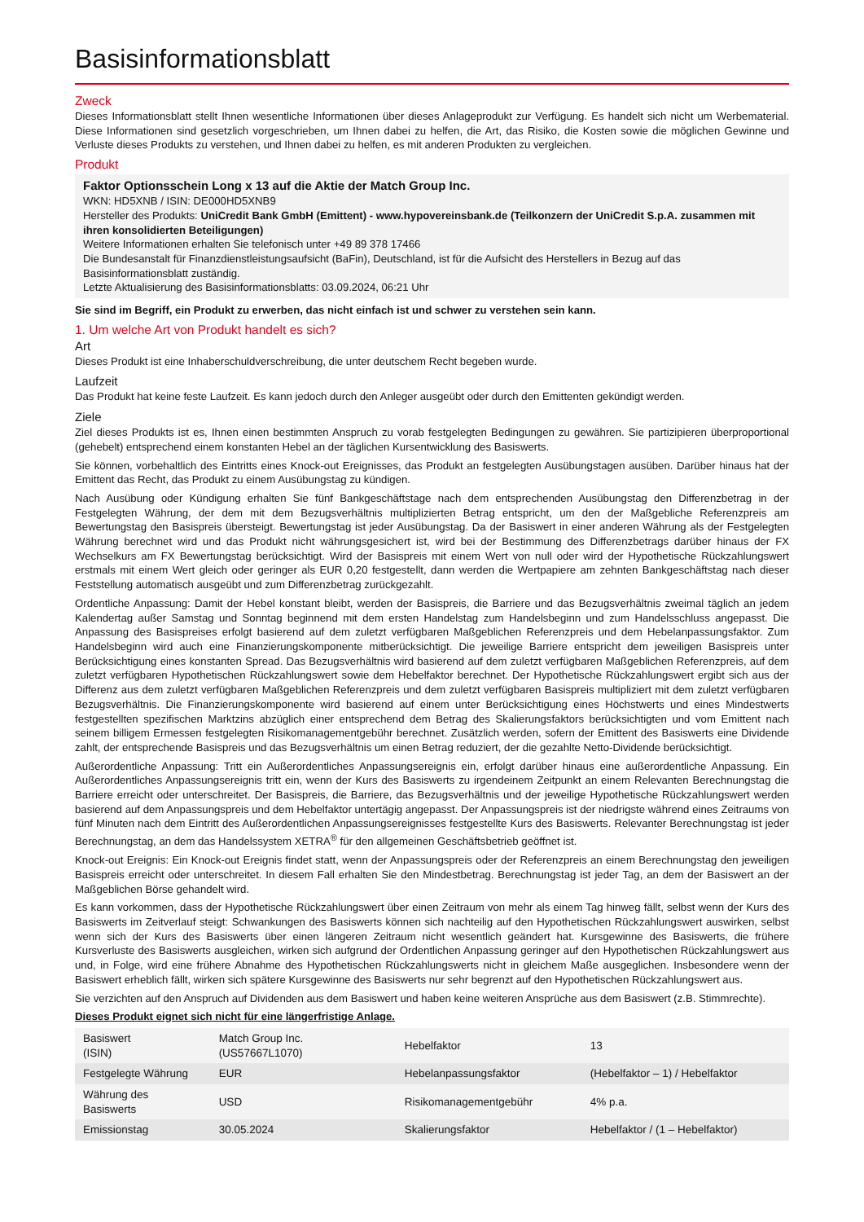Basisinformationsblatt
Zweck
Dieses Informationsblatt stellt Ihnen wesentliche Informationen über dieses Anlageprodukt zur Verfügung. Es handelt sich nicht um Werbematerial. Diese Informationen sind gesetzlich vorgeschrieben, um Ihnen dabei zu helfen, die Art, das Risiko, die Kosten sowie die möglichen Gewinne und Verluste dieses Produkts zu verstehen, und Ihnen dabei zu helfen, es mit anderen Produkten zu vergleichen.
Produkt
Faktor Optionsschein Long x 13 auf die Aktie der Match Group Inc.
WKN: HD5XNB / ISIN: DE000HD5XNB9
Hersteller des Produkts: UniCredit Bank GmbH (Emittent) - www.hypovereinsbank.de (Teilkonzern der UniCredit S.p.A. zusammen mit ihren konsolidierten Beteiligungen)
Weitere Informationen erhalten Sie telefonisch unter +49 89 378 17466
Die Bundesanstalt für Finanzdienstleistungsaufsicht (BaFin), Deutschland, ist für die Aufsicht des Herstellers in Bezug auf das Basisinformationsblatt zuständig.
Letzte Aktualisierung des Basisinformationsblatts: 03.09.2024, 06:21 Uhr
Sie sind im Begriff, ein Produkt zu erwerben, das nicht einfach ist und schwer zu verstehen sein kann.
1. Um welche Art von Produkt handelt es sich?
Art
Dieses Produkt ist eine Inhaberschuldverschreibung, die unter deutschem Recht begeben wurde.
Laufzeit
Das Produkt hat keine feste Laufzeit. Es kann jedoch durch den Anleger ausgeübt oder durch den Emittenten gekündigt werden.
Ziele
Ziel dieses Produkts ist es, Ihnen einen bestimmten Anspruch zu vorab festgelegten Bedingungen zu gewähren. Sie partizipieren überproportional (gehebelt) entsprechend einem konstanten Hebel an der täglichen Kursentwicklung des Basiswerts.
Sie können, vorbehaltlich des Eintritts eines Knock-out Ereignisses, das Produkt an festgelegten Ausübungstagen ausüben. Darüber hinaus hat der Emittent das Recht, das Produkt zu einem Ausübungstag zu kündigen.
Nach Ausübung oder Kündigung erhalten Sie fünf Bankgeschäftstage nach dem entsprechenden Ausübungstag den Differenzbetrag in der Festgelegten Währung, der dem mit dem Bezugsverhältnis multiplizierten Betrag entspricht, um den der Maßgebliche Referenzpreis am Bewertungstag den Basispreis übersteigt. Bewertungstag ist jeder Ausübungstag. Da der Basiswert in einer anderen Währung als der Festgelegten Währung berechnet wird und das Produkt nicht währungsgesichert ist, wird bei der Bestimmung des Differenzbetrags darüber hinaus der FX Wechselkurs am FX Bewertungstag berücksichtigt. Wird der Basispreis mit einem Wert von null oder wird der Hypothetische Rückzahlungswert erstmals mit einem Wert gleich oder geringer als EUR 0,20 festgestellt, dann werden die Wertpapiere am zehnten Bankgeschäftstag nach dieser Feststellung automatisch ausgeübt und zum Differenzbetrag zurückgezahlt.
Ordentliche Anpassung: Damit der Hebel konstant bleibt, werden der Basispreis, die Barriere und das Bezugsverhältnis zweimal täglich an jedem Kalendertag außer Samstag und Sonntag beginnend mit dem ersten Handelstag zum Handelsbeginn und zum Handelsschluss angepasst. Die Anpassung des Basispreises erfolgt basierend auf dem zuletzt verfügbaren Maßgeblichen Referenzpreis und dem Hebelanpassungsfaktor. Zum Handelsbeginn wird auch eine Finanzierungskomponente mitberücksichtigt. Die jeweilige Barriere entspricht dem jeweiligen Basispreis unter Berücksichtigung eines konstanten Spread. Das Bezugsverhältnis wird basierend auf dem zuletzt verfügbaren Maßgeblichen Referenzpreis, auf dem zuletzt verfügbaren Hypothetischen Rückzahlungswert sowie dem Hebelfaktor berechnet. Der Hypothetische Rückzahlungswert ergibt sich aus der Differenz aus dem zuletzt verfügbaren Maßgeblichen Referenzpreis und dem zuletzt verfügbaren Basispreis multipliziert mit dem zuletzt verfügbaren Bezugsverhältnis. Die Finanzierungskomponente wird basierend auf einem unter Berücksichtigung eines Höchstwerts und eines Mindestwerts festgestellten spezifischen Marktzins abzüglich einer entsprechend dem Betrag des Skalierungsfaktors berücksichtigten und vom Emittent nach seinem billigem Ermessen festgelegten Risikomanagementgebühr berechnet. Zusätzlich werden, sofern der Emittent des Basiswerts eine Dividende zahlt, der entsprechende Basispreis und das Bezugsverhältnis um einen Betrag reduziert, der die gezahlte Netto-Dividende berücksichtigt.
Außerordentliche Anpassung: Tritt ein Außerordentliches Anpassungsereignis ein, erfolgt darüber hinaus eine außerordentliche Anpassung. Ein Außerordentliches Anpassungsereignis tritt ein, wenn der Kurs des Basiswerts zu irgendeinem Zeitpunkt an einem Relevanten Berechnungstag die Barriere erreicht oder unterschreitet. Der Basispreis, die Barriere, das Bezugsverhältnis und der jeweilige Hypothetische Rückzahlungswert werden basierend auf dem Anpassungspreis und dem Hebelfaktor untertägig angepasst. Der Anpassungspreis ist der niedrigste während eines Zeitraums von fünf Minuten nach dem Eintritt des Außerordentlichen Anpassungsereignisses festgestellte Kurs des Basiswerts. Relevanter Berechnungstag ist jeder Berechnungstag, an dem das Handelssystem XETRA<sup>®</sup> für den allgemeinen Geschäftsbetrieb geöffnet ist.
Knock-out Ereignis: Ein Knock-out Ereignis findet statt, wenn der Anpassungspreis oder der Referenzpreis an einem Berechnungstag den jeweiligen Basispreis erreicht oder unterschreitet. In diesem Fall erhalten Sie den Mindestbetrag. Berechnungstag ist jeder Tag, an dem der Basiswert an der Maßgeblichen Börse gehandelt wird.
Es kann vorkommen, dass der Hypothetische Rückzahlungswert über einen Zeitraum von mehr als einem Tag hinweg fällt, selbst wenn der Kurs des Basiswerts im Zeitverlauf steigt: Schwankungen des Basiswerts können sich nachteilig auf den Hypothetischen Rückzahlungswert auswirken, selbst wenn sich der Kurs des Basiswerts über einen längeren Zeitraum nicht wesentlich geändert hat. Kursgewinne des Basiswerts, die frühere Kursverluste des Basiswerts ausgleichen, wirken sich aufgrund der Ordentlichen Anpassung geringer auf den Hypothetischen Rückzahlungswert aus und, in Folge, wird eine frühere Abnahme des Hypothetischen Rückzahlungswerts nicht in gleichem Maße ausgeglichen. Insbesondere wenn der Basiswert erheblich fällt, wirken sich spätere Kursgewinne des Basiswerts nur sehr begrenzt auf den Hypothetischen Rückzahlungswert aus.
Sie verzichten auf den Anspruch auf Dividenden aus dem Basiswert und haben keine weiteren Ansprüche aus dem Basiswert (z.B. Stimmrechte).
Dieses Produkt eignet sich nicht für eine längerfristige Anlage.
| Basiswert (ISIN) | Match Group Inc. (US57667L1070) | Hebelfaktor | 13 |
| Festgelegte Währung | EUR | Hebelanpassungsfaktor | (Hebelfaktor – 1) / Hebelfaktor |
| Währung des Basiswerts | USD | Risikomanagementgebühr | 4% p.a. |
| Emissionstag | 30.05.2024 | Skalierungsfaktor | Hebelfaktor / (1 – Hebelfaktor) |